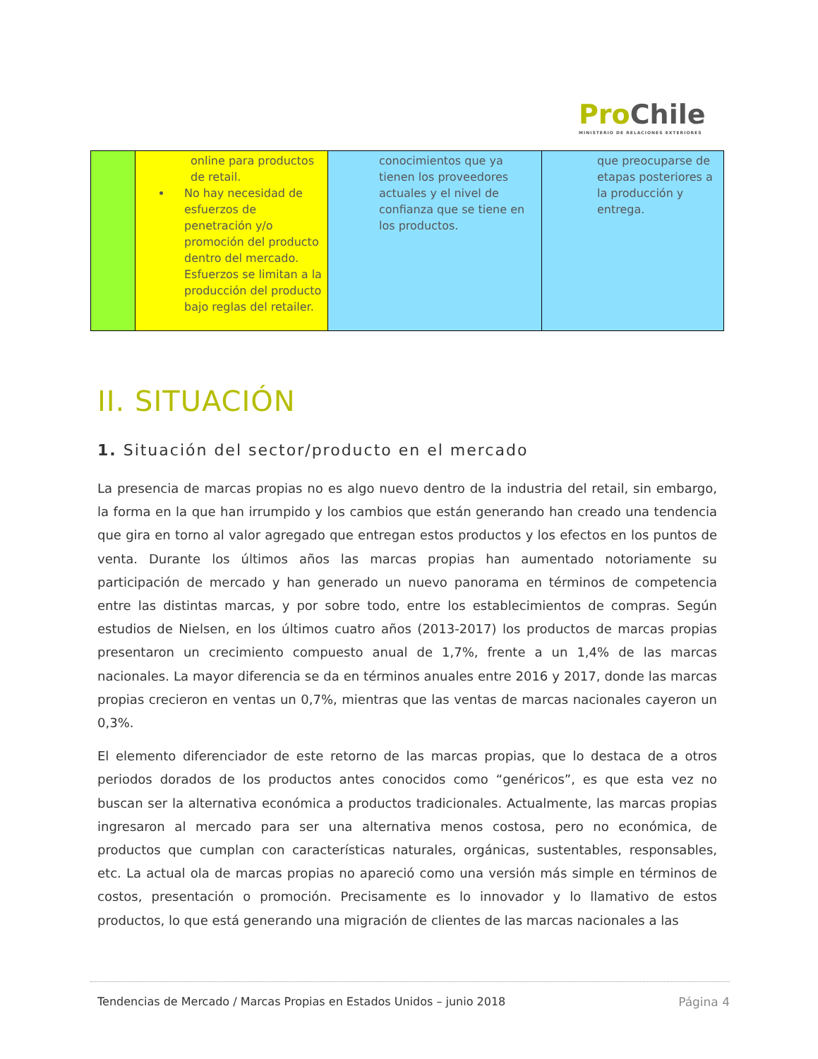Pro Chile
MINISTERIO DE RELACIONES EXTERIORES
| | online para productos de retail. No hay necesidad de esfuerzos de penetración y/o promoción del producto dentro del mercado. Esfuerzos se limitan a la producción del producto bajo reglas del retailer. | conocimientos que ya tienen los proveedores actuales y el nivel de confianza que se tiene en los productos. | que preocuparse de etapas posteriores a la producción y entrega. |
II. SITUACIÓN
1. Situación del sector/producto en el mercado
La presencia de marcas propias no es algo nuevo dentro de la industria del retail, sin embargo, la forma en la que han irrumpido y los cambios que están generando han creado una tendencia que gira en torno al valor agregado que entregan estos productos y los efectos en los puntos de venta. Durante los últimos años las marcas propias han aumentado notoriamente su participación de mercado y han generado un nuevo panorama en términos de competencia entre las distintas marcas, y por sobre todo, entre los establecimientos de compras. Según estudios de Nielsen, en los últimos cuatro años (2013-2017) los productos de marcas propias presentaron un crecimiento compuesto anual de 1,7%, frente a un 1,4% de las marcas nacionales. La mayor diferencia se da en términos anuales entre 2016 y 2017, donde las marcas propias crecieron en ventas un 0,7%, mientras que las ventas de marcas nacionales cayeron un 0,3%.
El elemento diferenciador de este retorno de las marcas propias, que lo destaca de a otros periodos dorados de los productos antes conocidos como “genéricos”, es que esta vez no buscan ser la alternativa económica a productos tradicionales. Actualmente, las marcas propias ingresaron al mercado para ser una alternativa menos costosa, pero no económica, de productos que cumplan con características naturales, orgánicas, sustentables, responsables, etc. La actual ola de marcas propias no apareció como una versión más simple en términos de costos, presentación o promoción. Precisamente es lo innovador y lo llamativo de estos productos, lo que está generando una migración de clientes de las marcas nacionales a las
Tendencias de Mercado / Marcas Propias en Estados Unidos – junio 2018 Página 4